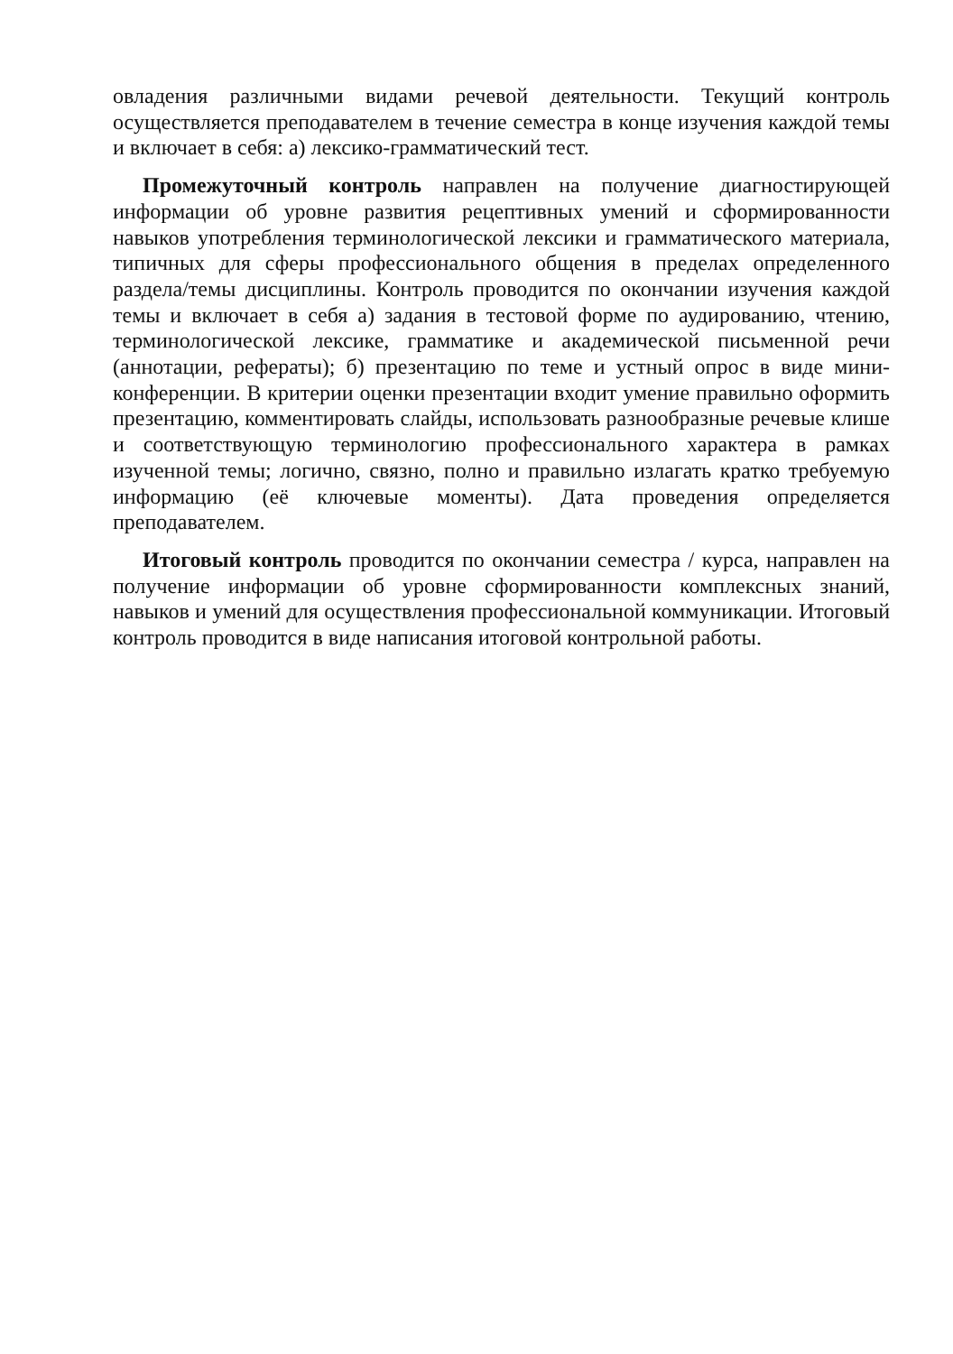овладения различными видами речевой деятельности. Текущий контроль осуществляется преподавателем в течение семестра в конце изучения каждой темы и включает в себя: а) лексико-грамматический тест.
Промежуточный контроль направлен на получение диагностирующей информации об уровне развития рецептивных умений и сформированности навыков употребления терминологической лексики и грамматического материала, типичных для сферы профессионального общения в пределах определенного раздела/темы дисциплины. Контроль проводится по окончании изучения каждой темы и включает в себя а) задания в тестовой форме по аудированию, чтению, терминологической лексике, грамматике и академической письменной речи (аннотации, рефераты); б) презентацию по теме и устный опрос в виде мини-конференции. В критерии оценки презентации входит умение правильно оформить презентацию, комментировать слайды, использовать разнообразные речевые клише и соответствующую терминологию профессионального характера в рамках изученной темы; логично, связно, полно и правильно излагать кратко требуемую информацию (её ключевые моменты). Дата проведения определяется преподавателем.
Итоговый контроль проводится по окончании семестра / курса, направлен на получение информации об уровне сформированности комплексных знаний, навыков и умений для осуществления профессиональной коммуникации. Итоговый контроль проводится в виде написания итоговой контрольной работы.